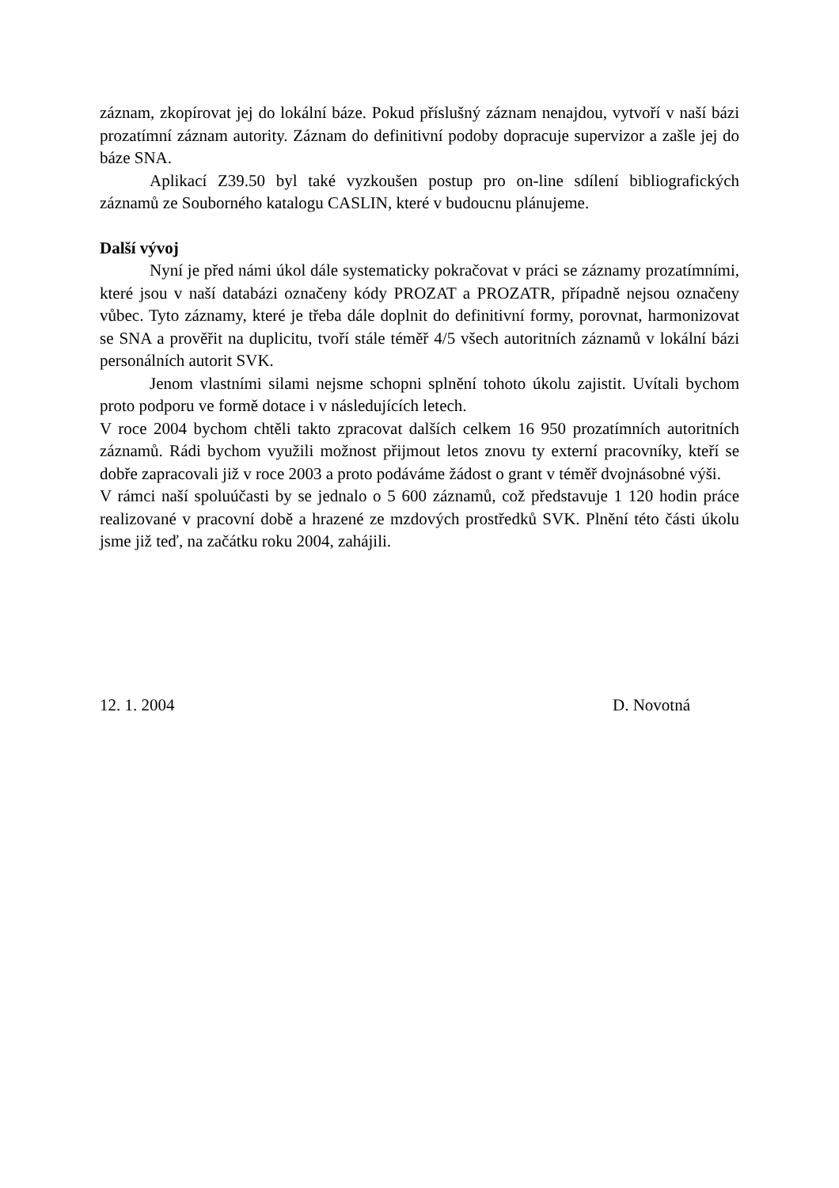záznam, zkopírovat jej do lokální báze. Pokud příslušný záznam nenajdou, vytvoří v naší bázi prozatímní záznam autority. Záznam do definitivní podoby dopracuje supervizor a zašle jej do báze SNA.
Aplikací Z39.50 byl také vyzkoušen postup pro on-line sdílení bibliografických záznamů ze Souborného katalogu CASLIN, které v budoucnu plánujeme.
Další vývoj
Nyní je před námi úkol dále systematicky pokračovat v práci se záznamy prozatímními, které jsou v naší databázi označeny kódy PROZAT a PROZATR, případně nejsou označeny vůbec. Tyto záznamy, které je třeba dále doplnit do definitivní formy, porovnat, harmonizovat se SNA a prověřit na duplicitu, tvoří stále téměř 4/5 všech autoritních záznamů v lokální bázi personálních autorit SVK.
Jenom vlastními silami nejsme schopni splnění tohoto úkolu zajistit. Uvítali bychom proto podporu ve formě dotace i v následujících letech.
V roce 2004 bychom chtěli takto zpracovat dalších celkem 16 950 prozatímních autoritních záznamů. Rádi bychom využili možnost přijmout letos znovu ty externí pracovníky, kteří se dobře zapracovali již v roce 2003 a proto podáváme žádost o grant v téměř dvojnásobné výši.
V rámci naší spoluúčasti by se jednalo o 5 600 záznamů, což představuje 1 120 hodin práce realizované v pracovní době a hrazené ze mzdových prostředků SVK. Plnění této části úkolu jsme již teď, na začátku roku 2004, zahájili.
12. 1. 2004 D. Novotná